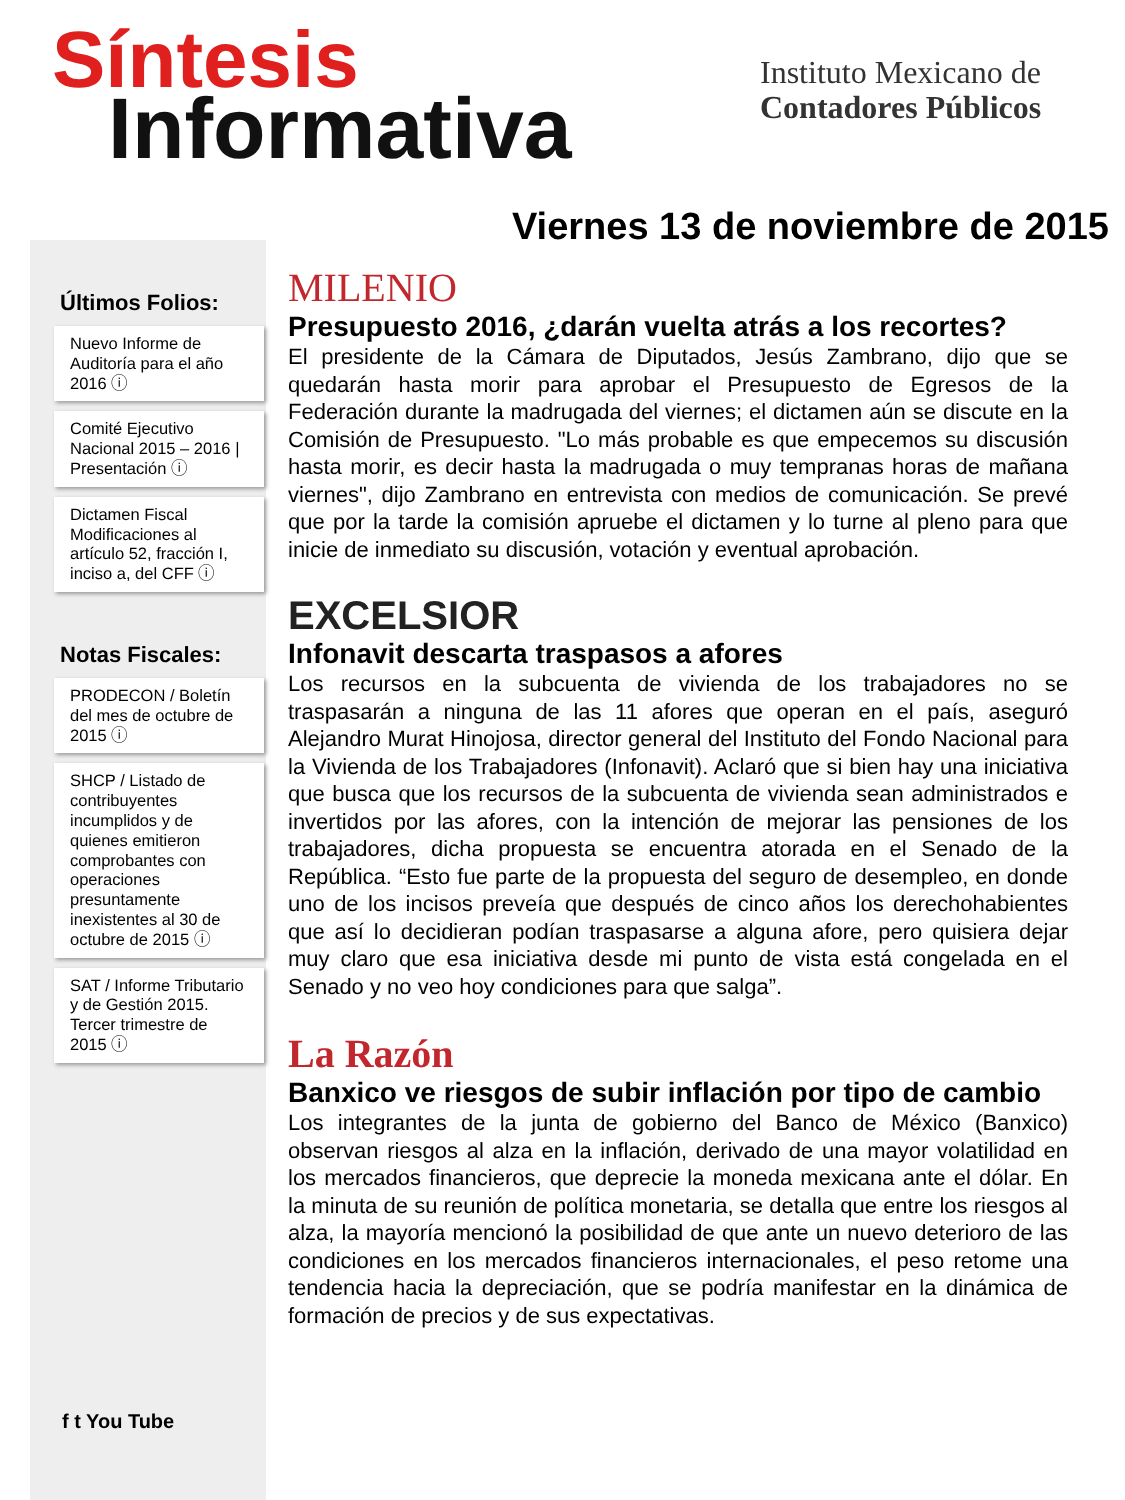Síntesis
Informativa
Instituto Mexicano de
Contadores Públicos
Viernes 13 de noviembre de 2015
Últimos Folios:
Nuevo Informe de Auditoría para el año 2016 ⓘ
Comité Ejecutivo Nacional 2015 – 2016 | Presentación ⓘ
Dictamen Fiscal Modificaciones al artículo 52, fracción I, inciso a, del CFF ⓘ
Notas Fiscales:
PRODECON / Boletín del mes de octubre de 2015 ⓘ
SHCP / Listado de contribuyentes incumplidos y de quienes emitieron comprobantes con operaciones presuntamente inexistentes al 30 de octubre de 2015 ⓘ
SAT / Informe Tributario y de Gestión 2015. Tercer trimestre de 2015 ⓘ
f t You Tube
MILENIO
Presupuesto 2016, ¿darán vuelta atrás a los recortes?
El presidente de la Cámara de Diputados, Jesús Zambrano, dijo que se quedarán hasta morir para aprobar el Presupuesto de Egresos de la Federación durante la madrugada del viernes; el dictamen aún se discute en la Comisión de Presupuesto. "Lo más probable es que empecemos su discusión hasta morir, es decir hasta la madrugada o muy tempranas horas de mañana viernes", dijo Zambrano en entrevista con medios de comunicación. Se prevé que por la tarde la comisión apruebe el dictamen y lo turne al pleno para que inicie de inmediato su discusión, votación y eventual aprobación.
EXCELSIOR
Infonavit descarta traspasos a afores
Los recursos en la subcuenta de vivienda de los trabajadores no se traspasarán a ninguna de las 11 afores que operan en el país, aseguró Alejandro Murat Hinojosa, director general del Instituto del Fondo Nacional para la Vivienda de los Trabajadores (Infonavit). Aclaró que si bien hay una iniciativa que busca que los recursos de la subcuenta de vivienda sean administrados e invertidos por las afores, con la intención de mejorar las pensiones de los trabajadores, dicha propuesta se encuentra atorada en el Senado de la República. “Esto fue parte de la propuesta del seguro de desempleo, en donde uno de los incisos preveía que después de cinco años los derechohabientes que así lo decidieran podían traspasarse a alguna afore, pero quisiera dejar muy claro que esa iniciativa desde mi punto de vista está congelada en el Senado y no veo hoy condiciones para que salga”.
La Razón
Banxico ve riesgos de subir inflación por tipo de cambio
Los integrantes de la junta de gobierno del Banco de México (Banxico) observan riesgos al alza en la inflación, derivado de una mayor volatilidad en los mercados financieros, que deprecie la moneda mexicana ante el dólar. En la minuta de su reunión de política monetaria, se detalla que entre los riesgos al alza, la mayoría mencionó la posibilidad de que ante un nuevo deterioro de las condiciones en los mercados financieros internacionales, el peso retome una tendencia hacia la depreciación, que se podría manifestar en la dinámica de formación de precios y de sus expectativas.